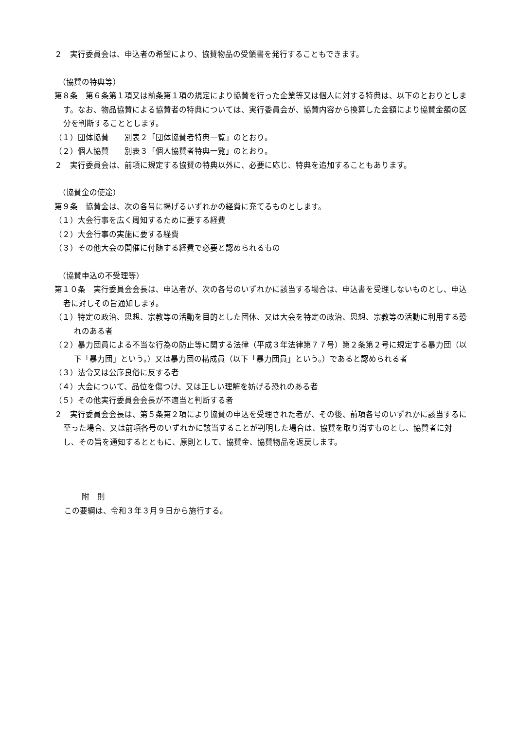２　実行委員会は、申込者の希望により、協賛物品の受領書を発行することもできます。
（協賛の特典等）
第８条　第６条第１項又は前条第１項の規定により協賛を行った企業等又は個人に対する特典は、以下のとおりとします。なお、物品協賛による協賛者の特典については、実行委員会が、協賛内容から換算した金額により協賛金額の区分を判断することとします。
（１）団体協賛　　別表２「団体協賛者特典一覧」のとおり。
（２）個人協賛　　別表３「個人協賛者特典一覧」のとおり。
２　実行委員会は、前項に規定する協賛の特典以外に、必要に応じ、特典を追加することもあります。
（協賛金の使途）
第９条　協賛金は、次の各号に掲げるいずれかの経費に充てるものとします。
（１）大会行事を広く周知するために要する経費
（２）大会行事の実施に要する経費
（３）その他大会の開催に付随する経費で必要と認められるもの
（協賛申込の不受理等）
第１０条　実行委員会会長は、申込者が、次の各号のいずれかに該当する場合は、申込書を受理しないものとし、申込者に対しその旨通知します。
（１）特定の政治、思想、宗教等の活動を目的とした団体、又は大会を特定の政治、思想、宗教等の活動に利用する恐れのある者
（２）暴力団員による不当な行為の防止等に関する法律（平成３年法律第７７号）第２条第２号に規定する暴力団（以下「暴力団」という。）又は暴力団の構成員（以下「暴力団員」という。）であると認められる者
（３）法令又は公序良俗に反する者
（４）大会について、品位を傷つけ、又は正しい理解を妨げる恐れのある者
（５）その他実行委員会会長が不適当と判断する者
２　実行委員会会長は、第５条第２項により協賛の申込を受理された者が、その後、前項各号のいずれかに該当するに至った場合、又は前項各号のいずれかに該当することが判明した場合は、協賛を取り消すものとし、協賛者に対し、その旨を通知するとともに、原則として、協賛金、協賛物品を返戻します。
附　則
この要綱は、令和３年３月９日から施行する。